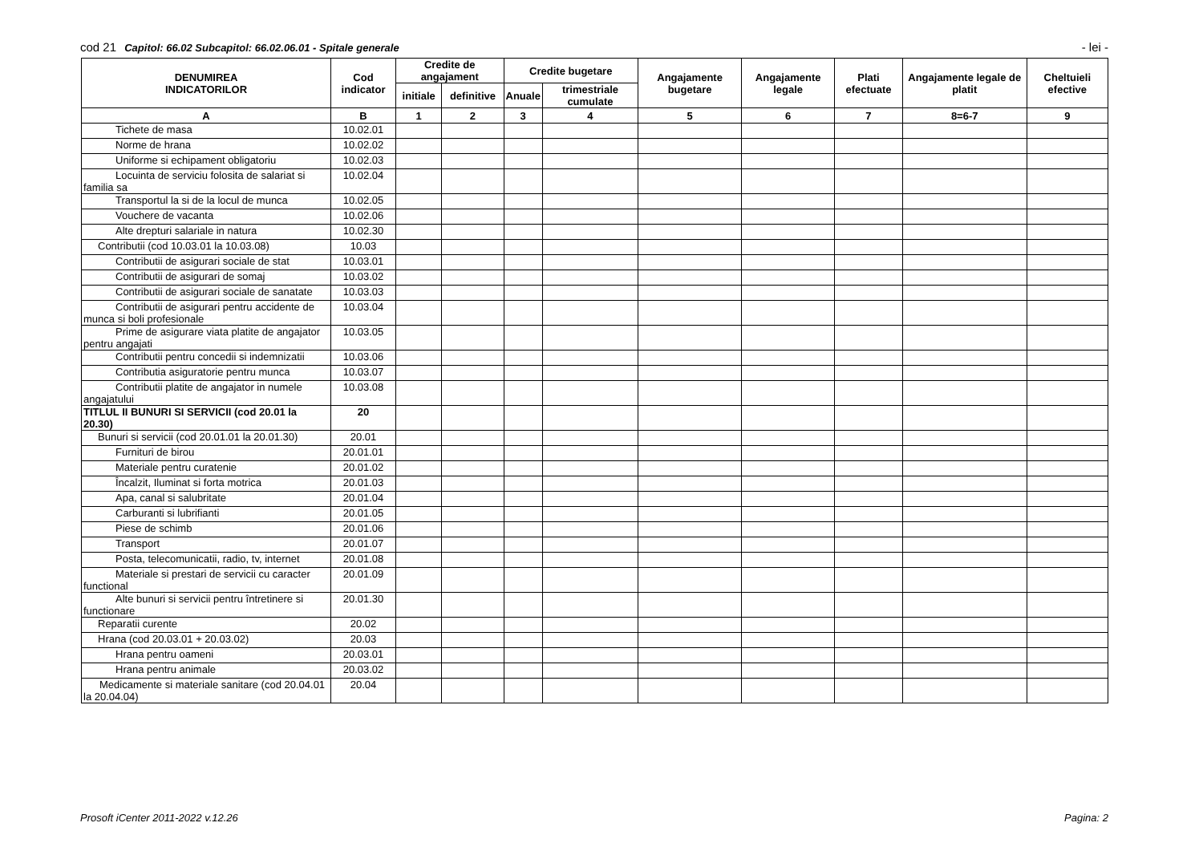cod 21 Capitol: 66.02 Subcapitol: 66.02.06.01 - Spitale generale - lei -
| DENUMIREA INDICATORILOR | Cod indicator | Credite de angajament | | Credite bugetare | | Angajamente bugetare | Angajamente legale | Plati efectuate | Angajamente legale de platit | Cheltuieli efective |
| --- | --- | --- | --- | --- | --- | --- | --- | --- | --- | --- |
| | | initiale | definitive | Anuale | trimestriale cumulate | | | | | |
| A | B | 1 | 2 | 3 | 4 | 5 | 6 | 7 | 8=6-7 | 9 |
| Tichete de masa | 10.02.01 | | | | | | | | | |
| Norme de hrana | 10.02.02 | | | | | | | | | |
| Uniforme si echipament obligatoriu | 10.02.03 | | | | | | | | | |
| Locuinta de serviciu folosita de salariat si familia sa | 10.02.04 | | | | | | | | | |
| Transportul la si de la locul de munca | 10.02.05 | | | | | | | | | |
| Vouchere de vacanta | 10.02.06 | | | | | | | | | |
| Alte drepturi salariale in natura | 10.02.30 | | | | | | | | | |
| Contributii (cod 10.03.01 la 10.03.08) | 10.03 | | | | | | | | | |
| Contributii de asigurari sociale de stat | 10.03.01 | | | | | | | | | |
| Contributii de asigurari de somaj | 10.03.02 | | | | | | | | | |
| Contributii de asigurari sociale de sanatate | 10.03.03 | | | | | | | | | |
| Contributii de asigurari pentru accidente de munca si boli profesionale | 10.03.04 | | | | | | | | | |
| Prime de asigurare viata platite de angajator pentru angajati | 10.03.05 | | | | | | | | | |
| Contributii pentru concedii si indemnizatii | 10.03.06 | | | | | | | | | |
| Contributia asiguratorie pentru munca | 10.03.07 | | | | | | | | | |
| Contributii platite de angajator in numele angajatului | 10.03.08 | | | | | | | | | |
| TITLUL II BUNURI SI SERVICII (cod 20.01 la 20.30) | 20 | | | | | | | | | |
| Bunuri si servicii (cod 20.01.01 la 20.01.30) | 20.01 | | | | | | | | | |
| Furnituri de birou | 20.01.01 | | | | | | | | | |
| Materiale pentru curatenie | 20.01.02 | | | | | | | | | |
| Încalzit, Iluminat si forta motrica | 20.01.03 | | | | | | | | | |
| Apa, canal si salubritate | 20.01.04 | | | | | | | | | |
| Carburanti si lubrifianti | 20.01.05 | | | | | | | | | |
| Piese de schimb | 20.01.06 | | | | | | | | | |
| Transport | 20.01.07 | | | | | | | | | |
| Posta, telecomunicatii, radio, tv, internet | 20.01.08 | | | | | | | | | |
| Materiale si prestari de servicii cu caracter functional | 20.01.09 | | | | | | | | | |
| Alte bunuri si servicii pentru întretinere si functionare | 20.01.30 | | | | | | | | | |
| Reparatii curente | 20.02 | | | | | | | | | |
| Hrana (cod 20.03.01 + 20.03.02) | 20.03 | | | | | | | | | |
| Hrana pentru oameni | 20.03.01 | | | | | | | | | |
| Hrana pentru animale | 20.03.02 | | | | | | | | | |
| Medicamente si materiale sanitare (cod 20.04.01 la 20.04.04) | 20.04 | | | | | | | | | |
Prosoft iCenter 2011-2022 v.12.26 Pagina: 2